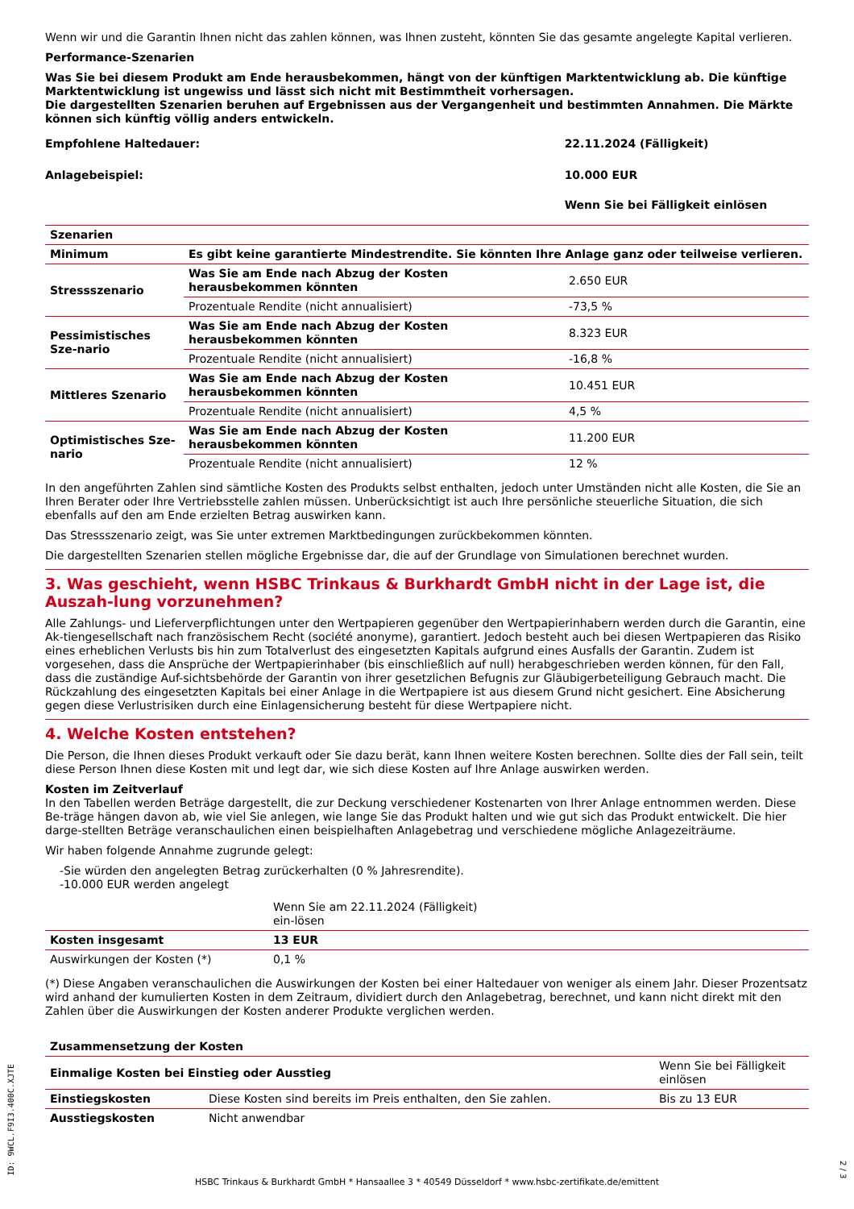Wenn wir und die Garantin Ihnen nicht das zahlen können, was Ihnen zusteht, könnten Sie das gesamte angelegte Kapital verlieren.
Performance-Szenarien
Was Sie bei diesem Produkt am Ende herausbekommen, hängt von der künftigen Marktentwicklung ab. Die künftige Marktentwicklung ist ungewiss und lässt sich nicht mit Bestimmtheit vorhersagen.
Die dargestellten Szenarien beruhen auf Ergebnissen aus der Vergangenheit und bestimmten Annahmen. Die Märkte können sich künftig völlig anders entwickeln.
| Empfohlene Haltedauer: | 22.11.2024 (Fälligkeit) |
| Anlagebeispiel: | 10.000 EUR |
| | Wenn Sie bei Fälligkeit einlösen |
| Szenarien | | |
| --- | --- | --- |
| Minimum | Es gibt keine garantierte Mindestrendite. Sie könnten Ihre Anlage ganz oder teilweise verlieren. | |
| Stressszenario | Was Sie am Ende nach Abzug der Kosten herausbekommen könnten | 2.650 EUR |
| | Prozentuale Rendite (nicht annualisiert) | -73,5 % |
| Pessimistisches Sze-nario | Was Sie am Ende nach Abzug der Kosten herausbekommen könnten | 8.323 EUR |
| | Prozentuale Rendite (nicht annualisiert) | -16,8 % |
| Mittleres Szenario | Was Sie am Ende nach Abzug der Kosten herausbekommen könnten | 10.451 EUR |
| | Prozentuale Rendite (nicht annualisiert) | 4,5 % |
| Optimistisches Sze-nario | Was Sie am Ende nach Abzug der Kosten herausbekommen könnten | 11.200 EUR |
| | Prozentuale Rendite (nicht annualisiert) | 12 % |
In den angeführten Zahlen sind sämtliche Kosten des Produkts selbst enthalten, jedoch unter Umständen nicht alle Kosten, die Sie an Ihren Berater oder Ihre Vertriebsstelle zahlen müssen. Unberücksichtigt ist auch Ihre persönliche steuerliche Situation, die sich ebenfalls auf den am Ende erzielten Betrag auswirken kann.
Das Stressszenario zeigt, was Sie unter extremen Marktbedingungen zurückbekommen könnten.
Die dargestellten Szenarien stellen mögliche Ergebnisse dar, die auf der Grundlage von Simulationen berechnet wurden.
3. Was geschieht, wenn HSBC Trinkaus & Burkhardt GmbH nicht in der Lage ist, die Auszah-lung vorzunehmen?
Alle Zahlungs- und Lieferverpflichtungen unter den Wertpapieren gegenüber den Wertpapierinhabern werden durch die Garantin, eine Ak-tiengesellschaft nach französischem Recht (société anonyme), garantiert. Jedoch besteht auch bei diesen Wertpapieren das Risiko eines erheblichen Verlusts bis hin zum Totalverlust des eingesetzten Kapitals aufgrund eines Ausfalls der Garantin. Zudem ist vorgesehen, dass die Ansprüche der Wertpapierinhaber (bis einschließlich auf null) herabgeschrieben werden können, für den Fall, dass die zuständige Auf-sichtsbehörde der Garantin von ihrer gesetzlichen Befugnis zur Gläubigerbeteiligung Gebrauch macht. Die Rückzahlung des eingesetzten Kapitals bei einer Anlage in die Wertpapiere ist aus diesem Grund nicht gesichert. Eine Absicherung gegen diese Verlustrisiken durch eine Einlagensicherung besteht für diese Wertpapiere nicht.
4. Welche Kosten entstehen?
Die Person, die Ihnen dieses Produkt verkauft oder Sie dazu berät, kann Ihnen weitere Kosten berechnen. Sollte dies der Fall sein, teilt diese Person Ihnen diese Kosten mit und legt dar, wie sich diese Kosten auf Ihre Anlage auswirken werden.
Kosten im Zeitverlauf
In den Tabellen werden Beträge dargestellt, die zur Deckung verschiedener Kostenarten von Ihrer Anlage entnommen werden. Diese Be-träge hängen davon ab, wie viel Sie anlegen, wie lange Sie das Produkt halten und wie gut sich das Produkt entwickelt. Die hier darge-stellten Beträge veranschaulichen einen beispielhaften Anlagebetrag und verschiedene mögliche Anlagezeiträume.
Wir haben folgende Annahme zugrunde gelegt:
-Sie würden den angelegten Betrag zurückerhalten (0 % Jahresrendite).
-10.000 EUR werden angelegt
| | Wenn Sie am 22.11.2024 (Fälligkeit) ein-lösen | |
| Kosten insgesamt | 13 EUR | |
| Auswirkungen der Kosten (*) | 0,1 % | |
(*) Diese Angaben veranschaulichen die Auswirkungen der Kosten bei einer Haltedauer von weniger als einem Jahr. Dieser Prozentsatz wird anhand der kumulierten Kosten in dem Zeitraum, dividiert durch den Anlagebetrag, berechnet, und kann nicht direkt mit den Zahlen über die Auswirkungen der Kosten anderer Produkte verglichen werden.
| Zusammensetzung der Kosten | | |
| --- | --- | --- |
| Einmalige Kosten bei Einstieg oder Ausstieg | | Wenn Sie bei Fälligkeit einlösen |
| Einstiegskosten | Diese Kosten sind bereits im Preis enthalten, den Sie zahlen. | Bis zu 13 EUR |
| Ausstiegskosten | Nicht anwendbar | |
ID: 9WCL.F9I3.400C.XJTE
2 / 3
HSBC Trinkaus & Burkhardt GmbH * Hansaallee 3 * 40549 Düsseldorf * www.hsbc-zertifikate.de/emittent